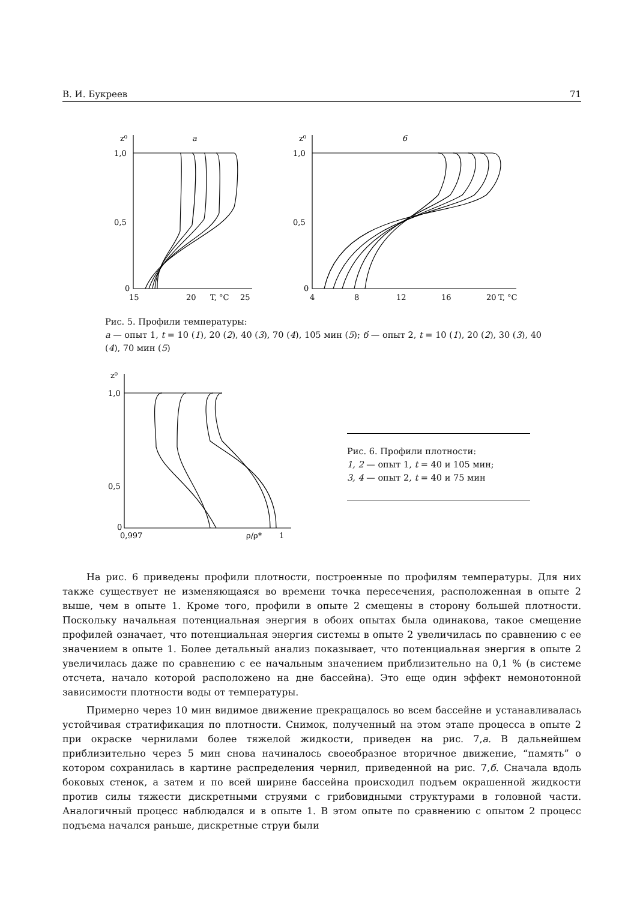В. И. Букреев 71
z⁰
1,0
0,5
0
15
20
T, °C
25
а
z⁰
1,0
0,5
0
4
8
12
16
20
T, °C
б
Рис. 5. Профили температуры:
а — опыт 1, t = 10 (1), 20 (2), 40 (3), 70 (4), 105 мин (5); б — опыт 2, t = 10 (1), 20 (2), 30 (3), 40 (4), 70 мин (5)
z⁰
1,0
0,5
0
0,997
ρ/ρ*
1
Рис. 6. Профили плотности:
1, 2 — опыт 1, t = 40 и 105 мин;
3, 4 — опыт 2, t = 40 и 75 мин
На рис. 6 приведены профили плотности, построенные по профилям температуры. Для них также существует не изменяющаяся во времени точка пересечения, расположенная в опыте 2 выше, чем в опыте 1. Кроме того, профили в опыте 2 смещены в сторону большей плотности. Поскольку начальная потенциальная энергия в обоих опытах была одинакова, такое смещение профилей означает, что потенциальная энергия системы в опыте 2 увеличилась по сравнению с ее значением в опыте 1. Более детальный анализ показывает, что потенциальная энергия в опыте 2 увеличилась даже по сравнению с ее начальным значением приблизительно на 0,1 % (в системе отсчета, начало которой расположено на дне бассейна). Это еще один эффект немонотонной зависимости плотности воды от температуры.
Примерно через 10 мин видимое движение прекращалось во всем бассейне и устанавливалась устойчивая стратификация по плотности. Снимок, полученный на этом этапе процесса в опыте 2 при окраске чернилами более тяжелой жидкости, приведен на рис. 7,а. В дальнейшем приблизительно через 5 мин снова начиналось своеобразное вторичное движение, “память” о котором сохранилась в картине распределения чернил, приведенной на рис. 7,б. Сначала вдоль боковых стенок, а затем и по всей ширине бассейна происходил подъем окрашенной жидкости против силы тяжести дискретными струями с грибовидными структурами в головной части. Аналогичный процесс наблюдался и в опыте 1. В этом опыте по сравнению с опытом 2 процесс подъема начался раньше, дискретные струи были